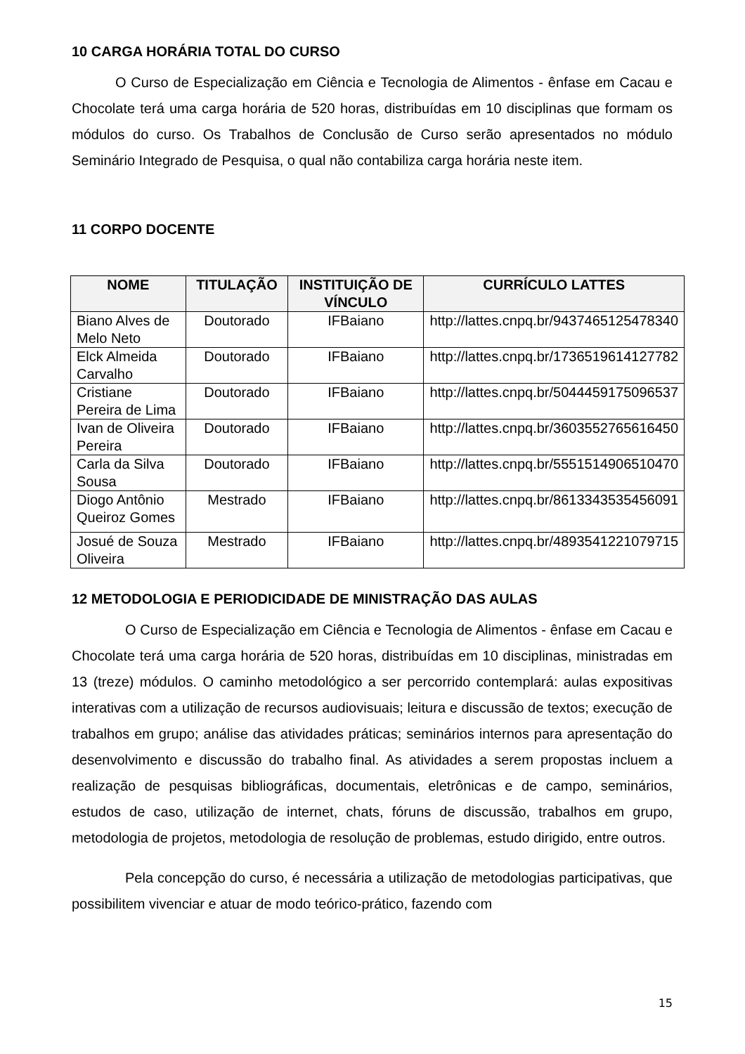10 CARGA HORÁRIA TOTAL DO CURSO
O Curso de Especialização em Ciência e Tecnologia de Alimentos - ênfase em Cacau e Chocolate terá uma carga horária de 520 horas, distribuídas em 10 disciplinas que formam os módulos do curso. Os Trabalhos de Conclusão de Curso serão apresentados no módulo Seminário Integrado de Pesquisa, o qual não contabiliza carga horária neste item.
11 CORPO DOCENTE
| NOME | TITULAÇÃO | INSTITUIÇÃO DE VÍNCULO | CURRÍCULO LATTES |
| --- | --- | --- | --- |
| Biano Alves de Melo Neto | Doutorado | IFBaiano | http://lattes.cnpq.br/9437465125478340 |
| Elck Almeida Carvalho | Doutorado | IFBaiano | http://lattes.cnpq.br/1736519614127782 |
| Cristiane Pereira de Lima | Doutorado | IFBaiano | http://lattes.cnpq.br/5044459175096537 |
| Ivan de Oliveira Pereira | Doutorado | IFBaiano | http://lattes.cnpq.br/3603552765616450 |
| Carla da Silva Sousa | Doutorado | IFBaiano | http://lattes.cnpq.br/5551514906510470 |
| Diogo Antônio Queiroz Gomes | Mestrado | IFBaiano | http://lattes.cnpq.br/8613343535456091 |
| Josué de Souza Oliveira | Mestrado | IFBaiano | http://lattes.cnpq.br/4893541221079715 |
12 METODOLOGIA E PERIODICIDADE DE MINISTRAÇÃO DAS AULAS
O Curso de Especialização em Ciência e Tecnologia de Alimentos - ênfase em Cacau e Chocolate terá uma carga horária de 520 horas, distribuídas em 10 disciplinas, ministradas em 13 (treze) módulos. O caminho metodológico a ser percorrido contemplará: aulas expositivas interativas com a utilização de recursos audiovisuais; leitura e discussão de textos; execução de trabalhos em grupo; análise das atividades práticas; seminários internos para apresentação do desenvolvimento e discussão do trabalho final. As atividades a serem propostas incluem a realização de pesquisas bibliográficas, documentais, eletrônicas e de campo, seminários, estudos de caso, utilização de internet, chats, fóruns de discussão, trabalhos em grupo, metodologia de projetos, metodologia de resolução de problemas, estudo dirigido, entre outros.
Pela concepção do curso, é necessária a utilização de metodologias participativas, que possibilitem vivenciar e atuar de modo teórico-prático, fazendo com
15